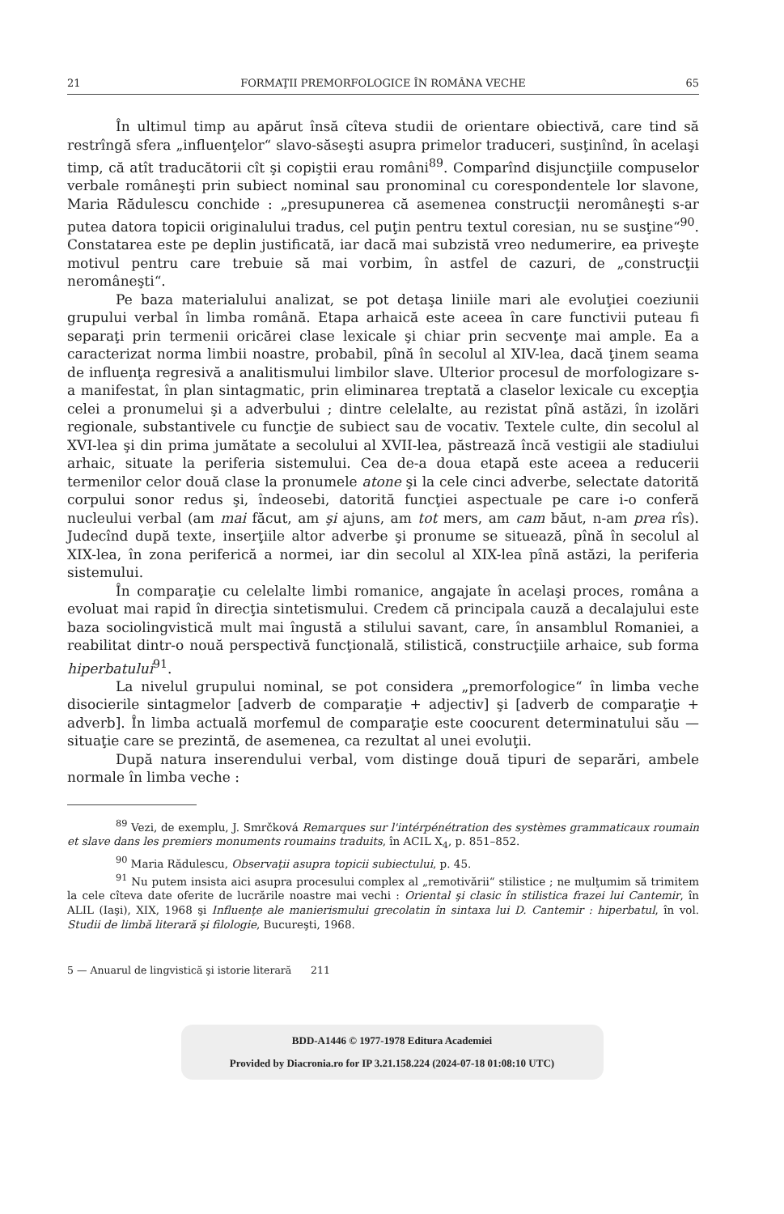21 FORMAŢII PREMORFOLOGICE ÎN ROMÂNA VECHE 65
În ultimul timp au apărut însă cîteva studii de orientare obiectivă, care tind să restrîngă sfera „influenţelor“ slavo-săseşti asupra primelor traduceri, susţinînd, în acelaşi timp, că atît traducătorii cît şi copiştii erau români<sup>89</sup>. Comparînd disjuncţiile compuselor verbale româneşti prin subiect nominal sau pronominal cu corespondentele lor slavone, Maria Rădulescu conchide : „presupunerea că asemenea construcţii neromâneşti s-ar putea datora topicii originalului tradus, cel puţin pentru textul coresian, nu se susţine“<sup>90</sup>. Constatarea este pe deplin justificată, iar dacă mai subzistă vreo nedumerire, ea priveşte motivul pentru care trebuie să mai vorbim, în astfel de cazuri, de „construcţii neromâneşti“.
Pe baza materialului analizat, se pot detaşa liniile mari ale evoluţiei coeziunii grupului verbal în limba română. Etapa arhaică este aceea în care functivii puteau fi separaţi prin termenii oricărei clase lexicale şi chiar prin secvenţe mai ample. Ea a caracterizat norma limbii noastre, probabil, pînă în secolul al XIV-lea, dacă ţinem seama de influenţa regresivă a analitismului limbilor slave. Ulterior procesul de morfologizare s-a manifestat, în plan sintagmatic, prin eliminarea treptată a claselor lexicale cu excepţia celei a pronumelui şi a adverbului ; dintre celelalte, au rezistat pînă astăzi, în izolări regionale, substantivele cu funcţie de subiect sau de vocativ. Textele culte, din secolul al XVI-lea şi din prima jumătate a secolului al XVII-lea, păstrează încă vestigii ale stadiului arhaic, situate la periferia sistemului. Cea de-a doua etapă este aceea a reducerii termenilor celor două clase la pronumele atone şi la cele cinci adverbe, selectate datorită corpului sonor redus şi, îndeosebi, datorită funcţiei aspectuale pe care i-o conferă nucleului verbal (am mai făcut, am şi ajuns, am tot mers, am cam băut, n-am prea rîs). Judecînd după texte, inserţiile altor adverbe şi pronume se situează, pînă în secolul al XIX-lea, în zona periferică a normei, iar din secolul al XIX-lea pînă astăzi, la periferia sistemului.
În comparaţie cu celelalte limbi romanice, angajate în acelaşi proces, româna a evoluat mai rapid în direcţia sintetismului. Credem că principala cauză a decalajului este baza sociolingvistică mult mai îngustă a stilului savant, care, în ansamblul Romaniei, a reabilitat dintr-o nouă perspectivă funcţională, stilistică, construcţiile arhaice, sub forma hiperbatului<sup>91</sup>.
La nivelul grupului nominal, se pot considera „premorfologice“ în limba veche disocierile sintagmelor [adverb de comparaţie + adjectiv] şi [adverb de comparaţie + adverb]. În limba actuală morfemul de comparaţie este coocurent determinatului său — situaţie care se prezintă, de asemenea, ca rezultat al unei evoluţii.
După natura inserendului verbal, vom distinge două tipuri de separări, ambele normale în limba veche :
<sup>89</sup> Vezi, de exemplu, J. Smrčková Remarques sur l'intérpénétration des systèmes grammaticaux roumain et slave dans les premiers monuments roumains traduits, în ACIL X<sub>4</sub>, p. 851–852.
<sup>90</sup> Maria Rădulescu, Observaţii asupra topicii subiectului, p. 45.
<sup>91</sup> Nu putem insista aici asupra procesului complex al „remotivării“ stilistice ; ne mulţumim să trimitem la cele cîteva date oferite de lucrările noastre mai vechi : Oriental şi clasic în stilistica frazei lui Cantemir, în ALIL (Iaşi), XIX, 1968 şi Influenţe ale manierismului grecolatin în sintaxa lui D. Cantemir : hiperbatul, în vol. Studii de limbă literară şi filologie, Bucureşti, 1968.
5 — Anuarul de lingvistică şi istorie literară 211
BDD-A1446 © 1977-1978 Editura Academiei
Provided by Diacronia.ro for IP 3.21.158.224 (2024-07-18 01:08:10 UTC)